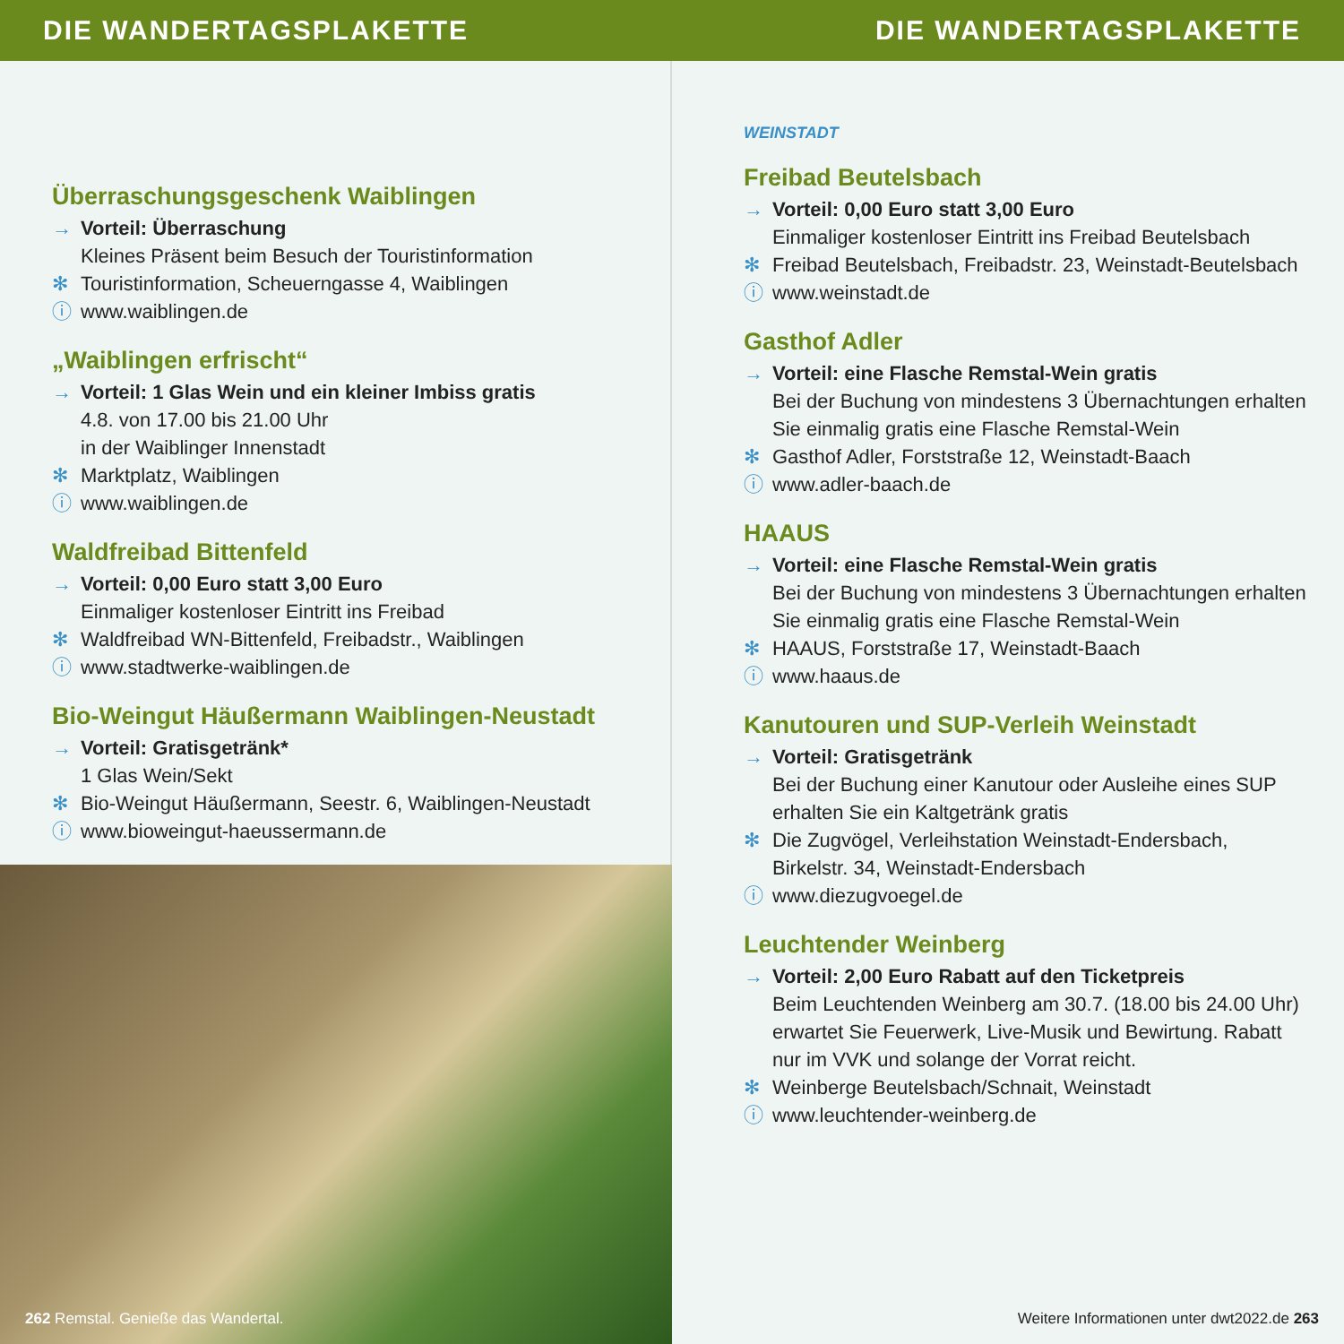DIE WANDERTAGSPLAKETTE DIE WANDERTAGSPLAKETTE
Überraschungsgeschenk Waiblingen
Vorteil: Überraschung
Kleines Präsent beim Besuch der Touristinformation
Touristinformation, Scheuerngasse 4, Waiblingen
www.waiblingen.de
„Waiblingen erfrischt“
Vorteil: 1 Glas Wein und ein kleiner Imbiss gratis
4.8. von 17.00 bis 21.00 Uhr
in der Waiblinger Innenstadt
Marktplatz, Waiblingen
www.waiblingen.de
Waldfreibad Bittenfeld
Vorteil: 0,00 Euro statt 3,00 Euro
Einmaliger kostenloser Eintritt ins Freibad
Waldfreibad WN-Bittenfeld, Freibadstr., Waiblingen
www.stadtwerke-waiblingen.de
Bio-Weingut Häußermann Waiblingen-Neustadt
Vorteil: Gratisgetränk*
1 Glas Wein/Sekt
Bio-Weingut Häußermann, Seestr. 6, Waiblingen-Neustadt
www.bioweingut-haeussermann.de
262 Remstal. Genieße das Wandertal.
WEINSTADT
Freibad Beutelsbach
Vorteil: 0,00 Euro statt 3,00 Euro
Einmaliger kostenloser Eintritt ins Freibad Beutelsbach
Freibad Beutelsbach, Freibadstr. 23, Weinstadt-Beutelsbach
www.weinstadt.de
Gasthof Adler
Vorteil: eine Flasche Remstal-Wein gratis
Bei der Buchung von mindestens 3 Übernachtungen erhalten Sie einmalig gratis eine Flasche Remstal-Wein
Gasthof Adler, Forststraße 12, Weinstadt-Baach
www.adler-baach.de
HAAUS
Vorteil: eine Flasche Remstal-Wein gratis
Bei der Buchung von mindestens 3 Übernachtungen erhalten Sie einmalig gratis eine Flasche Remstal-Wein
HAAUS, Forststraße 17, Weinstadt-Baach
www.haaus.de
Kanutouren und SUP-Verleih Weinstadt
Vorteil: Gratisgetränk
Bei der Buchung einer Kanutour oder Ausleihe eines SUP erhalten Sie ein Kaltgetränk gratis
Die Zugvögel, Verleihstation Weinstadt-Endersbach, Birkelstr. 34, Weinstadt-Endersbach
www.diezugvoegel.de
Leuchtender Weinberg
Vorteil: 2,00 Euro Rabatt auf den Ticketpreis
Beim Leuchtenden Weinberg am 30.7. (18.00 bis 24.00 Uhr) erwartet Sie Feuerwerk, Live-Musik und Bewirtung. Rabatt nur im VVK und solange der Vorrat reicht.
Weinberge Beutelsbach/Schnait, Weinstadt
www.leuchtender-weinberg.de
Weitere Informationen unter dwt2022.de 263